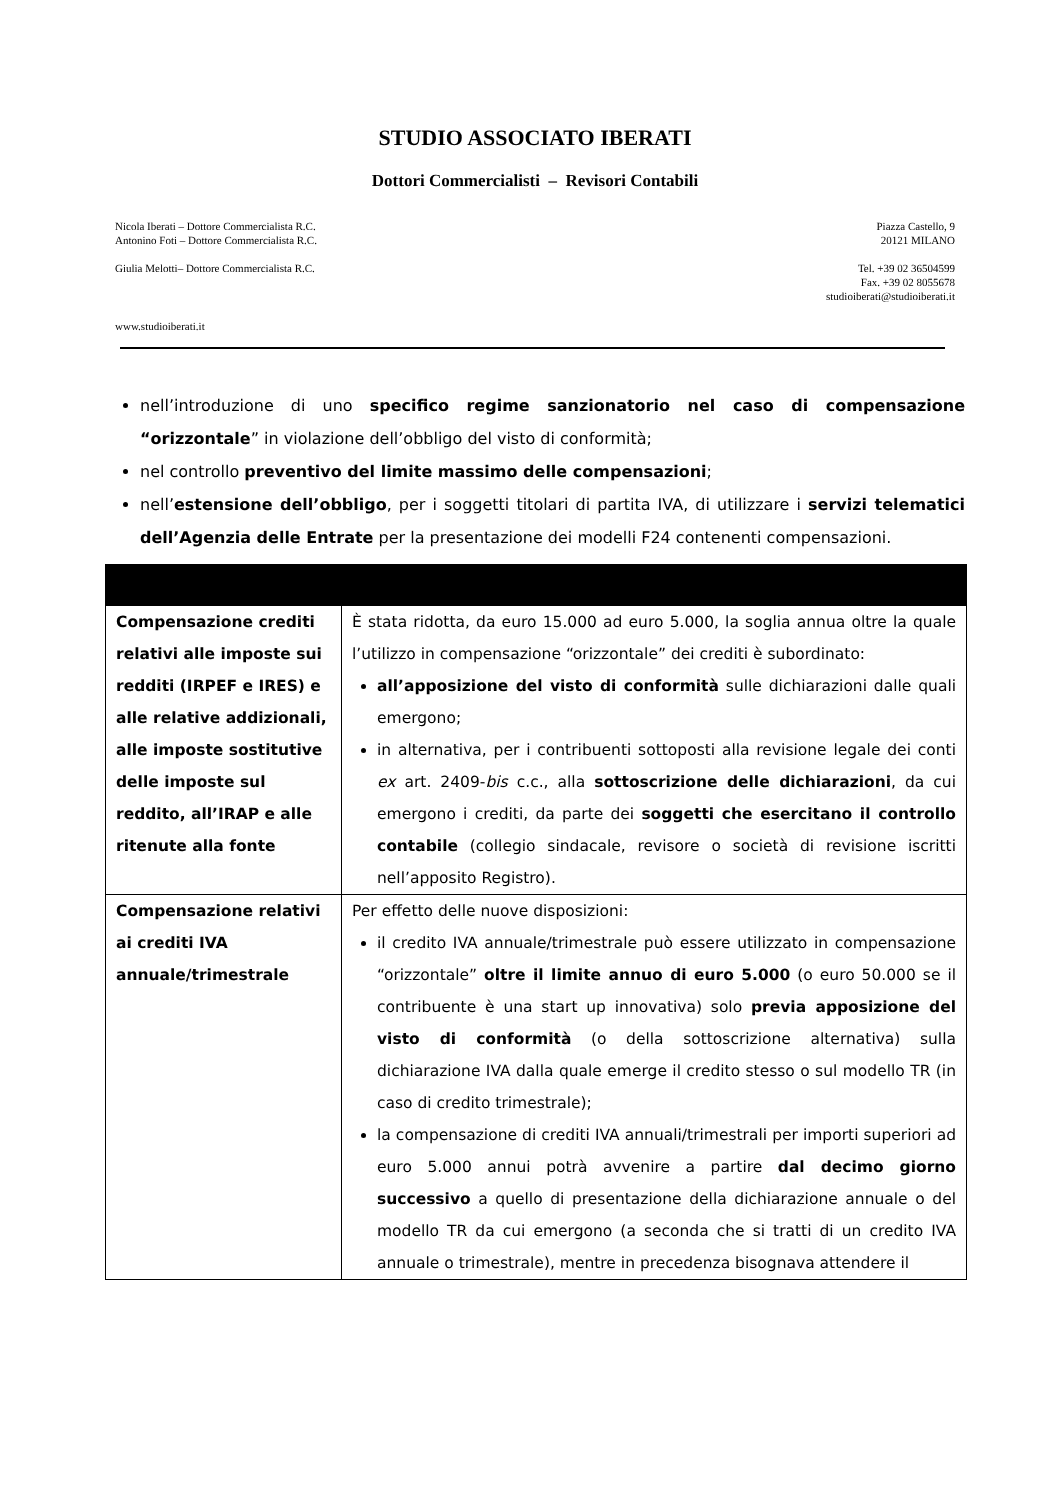STUDIO ASSOCIATO IBERATI
Dottori Commercialisti – Revisori Contabili
Nicola Iberati – Dottore Commercialista R.C.
Antonino Foti – Dottore Commercialista R.C.
Giulia Melotti– Dottore Commercialista R.C.
Piazza Castello, 9
20121 MILANO
Tel. +39 02 36504599
Fax. +39 02 8055678
studioiberati@studioiberati.it
www.studioiberati.it
nell’introduzione di uno specifico regime sanzionatorio nel caso di compensazione “orizzontale” in violazione dell’obbligo del visto di conformità;
nel controllo preventivo del limite massimo delle compensazioni;
nell’estensione dell’obbligo, per i soggetti titolari di partita IVA, di utilizzare i servizi telematici dell’Agenzia delle Entrate per la presentazione dei modelli F24 contenenti compensazioni.
| Compensazione crediti relativi alle imposte sui redditi (IRPEF e IRES) e alle relative addizionali, alle imposte sostitutive delle imposte sul reddito, all’IRAP e alle ritenute alla fonte | È stata ridotta, da euro 15.000 ad euro 5.000, la soglia annua oltre la quale l’utilizzo in compensazione “orizzontale” dei crediti è subordinato: all’apposizione del visto di conformità sulle dichiarazioni dalle quali emergono; in alternativa, per i contribuenti sottoposti alla revisione legale dei conti ex art. 2409- bis c.c., alla sottoscrizione delle dichiarazioni , da cui emergono i crediti, da parte dei soggetti che esercitano il controllo contabile (collegio sindacale, revisore o società di revisione iscritti nell’apposito Registro). |
| Compensazione relativi ai crediti IVA annuale/trimestrale | Per effetto delle nuove disposizioni: il credito IVA annuale/trimestrale può essere utilizzato in compensazione “orizzontale” oltre il limite annuo di euro 5.000 (o euro 50.000 se il contribuente è una start up innovativa) solo previa apposizione del visto di conformità (o della sottoscrizione alternativa) sulla dichiarazione IVA dalla quale emerge il credito stesso o sul modello TR (in caso di credito trimestrale); la compensazione di crediti IVA annuali/trimestrali per importi superiori ad euro 5.000 annui potrà avvenire a partire dal decimo giorno successivo a quello di presentazione della dichiarazione annuale o del modello TR da cui emergono (a seconda che si tratti di un credito IVA annuale o trimestrale), mentre in precedenza bisognava attendere il |